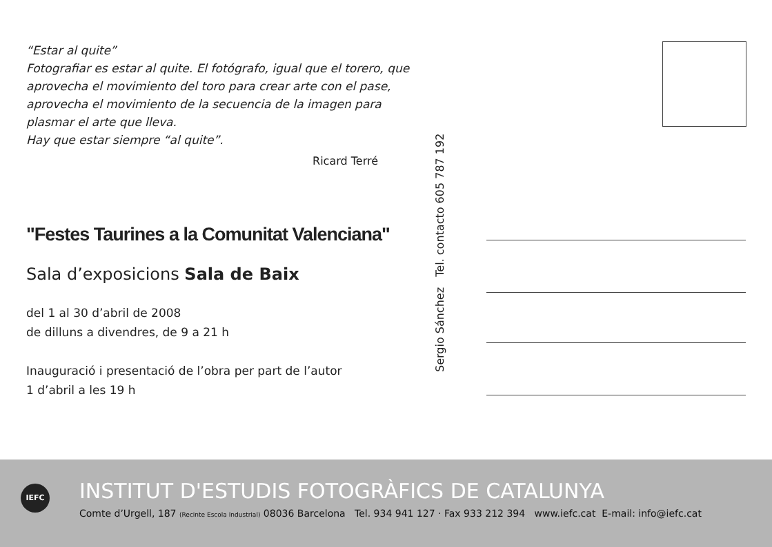“Estar al quite”
Fotografiar es estar al quite. El fotógrafo, igual que el torero, que aprovecha el movimiento del toro para crear arte con el pase, aprovecha el movimiento de la secuencia de la imagen para plasmar el arte que lleva.
Hay que estar siempre “al quite”.
Ricard Terré
"Festes Taurines a la Comunitat Valenciana"
Sala d’exposicions Sala de Baix
del 1 al 30 d’abril de 2008
de dilluns a divendres, de 9 a 21 h
Inauguració i presentació de l’obra per part de l’autor
1 d’abril a les 19 h
Sergio Sánchez Tel. contacto 605 787 192
IEFC
INSTITUT D'ESTUDIS FOTOGRÀFICS DE CATALUNYA
Comte d’Urgell, 187 (Recinte Escola Industrial) 08036 Barcelona Tel. 934 941 127 · Fax 933 212 394 www.iefc.cat E-mail: info@iefc.cat